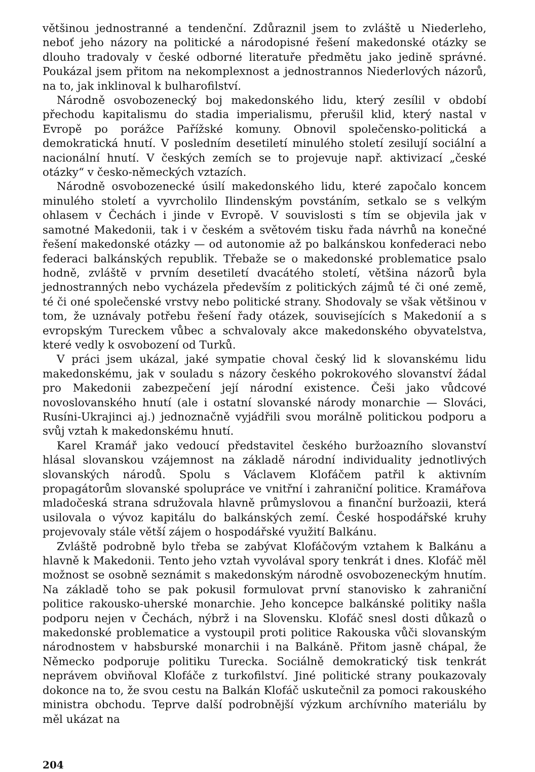většinou jednostranné a tendenční. Zdůraznil jsem to zvláště u Niederleho, neboť jeho názory na politické a národopisné řešení makedonské otázky se dlouho tradovaly v české odborné literatuře předmětu jako jedině správné. Poukázal jsem přitom na nekomplexnost a jednostrannos Niederlových názorů, na to, jak inklinoval k bulharofilství.
Národně osvobozenecký boj makedonského lidu, který zesílil v období přechodu kapitalismu do stadia imperialismu, přerušil klid, který nastal v Evropě po porážce Pařížské komuny. Obnovil společensko-politická a demokratická hnutí. V posledním desetiletí minulého století zesilují sociální a nacionální hnutí. V českých zemích se to projevuje např. aktivizací „české otázky“ v česko-německých vztazích.
Národně osvobozenecké úsilí makedonského lidu, které započalo koncem minulého století a vyvrcholilo Ilindenským povstáním, setkalo se s velkým ohlasem v Čechách i jinde v Evropě. V souvislosti s tím se objevila jak v samotné Makedonii, tak i v českém a světovém tisku řada návrhů na konečné řešení makedonské otázky — od autonomie až po balkánskou konfederaci nebo federaci balkánských republik. Třebaže se o makedonské problematice psalo hodně, zvláště v prvním desetiletí dvacátého století, většina názorů byla jednostranných nebo vycházela především z politických zájmů té či oné země, té či oné společenské vrstvy nebo politické strany. Shodovaly se však většinou v tom, že uznávaly potřebu řešení řady otázek, souvisejících s Makedonií a s evropským Tureckem vůbec a schvalovaly akce makedonského obyvatelstva, které vedly k osvobození od Turků.
V práci jsem ukázal, jaké sympatie choval český lid k slovanskému lidu makedonskému, jak v souladu s názory českého pokrokového slovanství žádal pro Makedonii zabezpečení její národní existence. Češi jako vůdcové novoslovanského hnutí (ale i ostatní slovanské národy monarchie — Slováci, Rusíni-Ukrajinci aj.) jednoznačně vyjádřili svou morálně politickou podporu a svůj vztah k makedonskému hnutí.
Karel Kramář jako vedoucí představitel českého buržoazního slovanství hlásal slovanskou vzájemnost na základě národní individuality jednotlivých slovanských národů. Spolu s Václavem Klofáčem patřil k aktivním propagátorům slovanské spolupráce ve vnitřní i zahraniční politice. Kramářova mladočeská strana sdružovala hlavně průmyslovou a finanční buržoazii, která usilovala o vývoz kapitálu do balkánských zemí. České hospodářské kruhy projevovaly stále větší zájem o hospodářské využití Balkánu.
Zvláště podrobně bylo třeba se zabývat Klofáčovým vztahem k Balkánu a hlavně k Makedonii. Tento jeho vztah vyvolával spory tenkrát i dnes. Klofáč měl možnost se osobně seznámit s makedonským národně osvobozeneckým hnutím. Na základě toho se pak pokusil formulovat první stanovisko k zahraniční politice rakousko-uherské monarchie. Jeho koncepce balkánské politiky našla podporu nejen v Čechách, nýbrž i na Slovensku. Klofáč snesl dosti důkazů o makedonské problematice a vystoupil proti politice Rakouska vůči slovanským národnostem v habsburské monarchii i na Balkáně. Přitom jasně chápal, že Německo podporuje politiku Turecka. Sociálně demokratický tisk tenkrát neprávem obviňoval Klofáče z turkofilství. Jiné politické strany poukazovaly dokonce na to, že svou cestu na Balkán Klofáč uskutečnil za pomoci rakouského ministra obchodu. Teprve další podrobnější výzkum archívního materiálu by měl ukázat na
204